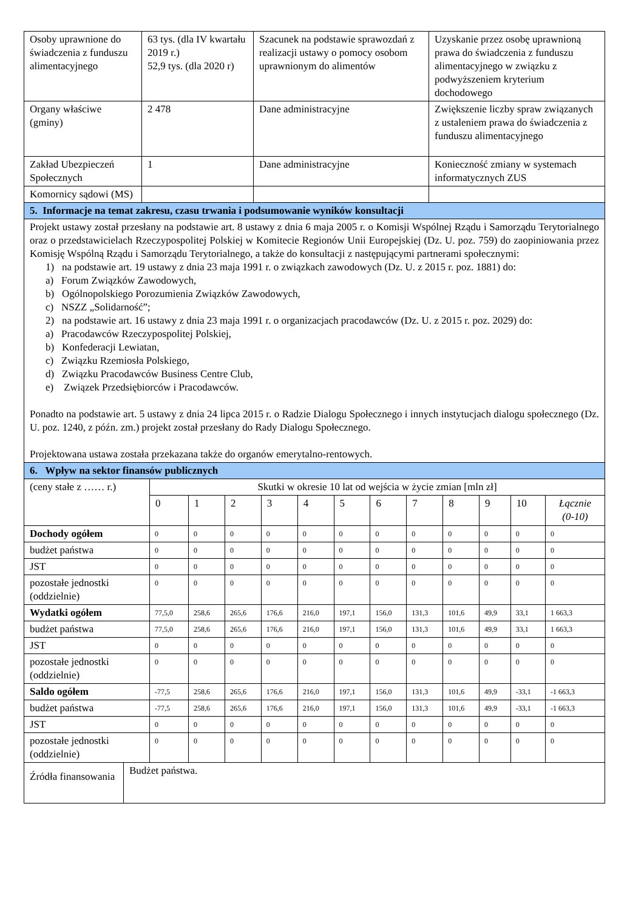| Osoby uprawnione do świadczenia z funduszu alimentacyjnego | 63 tys. (dla IV kwartału 2019 r.) 52,9 tys. (dla 2020 r) | Szacunek na podstawie sprawozdań z realizacji ustawy o pomocy osobom uprawnionym do alimentów | Uzyskanie przez osobę uprawnioną prawa do świadczenia z funduszu alimentacyjnego w związku z podwyższeniem kryterium dochodowego |
| Organy właściwe (gminy) | 2 478 | Dane administracyjne | Zwiększenie liczby spraw związanych z ustaleniem prawa do świadczenia z funduszu alimentacyjnego |
| Zakład Ubezpieczeń Społecznych | 1 | Dane administracyjne | Konieczność zmiany w systemach informatycznych ZUS |
| Komornicy sądowi (MS) | | | |
| 5. Informacje na temat zakresu, czasu trwania i podsumowanie wyników konsultacji | | | |
| Projekt ustawy został przesłany na podstawie art. 8 ustawy z dnia 6 maja 2005 r. o Komisji Wspólnej Rządu i Samorządu Terytorialnego oraz o przedstawicielach Rzeczypospolitej Polskiej w Komitecie Regionów Unii Europejskiej (Dz. U. poz. 759) do zaopiniowania przez Komisję Wspólną Rządu i Samorządu Terytorialnego, a także do konsultacji z następującymi partnerami społecznymi: 1) na podstawie art. 19 ustawy z dnia 23 maja 1991 r. o związkach zawodowych (Dz. U. z 2015 r. poz. 1881) do: a) Forum Związków Zawodowych, b) Ogólnopolskiego Porozumienia Związków Zawodowych, c) NSZZ „Solidarność”; 2) na podstawie art. 16 ustawy z dnia 23 maja 1991 r. o organizacjach pracodawców (Dz. U. z 2015 r. poz. 2029) do: a) Pracodawców Rzeczypospolitej Polskiej, b) Konfederacji Lewiatan, c) Związku Rzemiosła Polskiego, d) Związku Pracodawców Business Centre Club, e) Związek Przedsiębiorców i Pracodawców. Ponadto na podstawie art. 5 ustawy z dnia 24 lipca 2015 r. o Radzie Dialogu Społecznego i innych instytucjach dialogu społecznego (Dz. U. poz. 1240, z późn. zm.) projekt został przesłany do Rady Dialogu Społecznego. Projektowana ustawa została przekazana także do organów emerytalno-rentowych. | | | |
| 6. Wpływ na sektor finansów publicznych | | | |
| (ceny stałe z …… r.) | Skutki w okresie 10 lat od wejścia w życie zmian [mln zł] | | | | | | | | | | | |
| | 0 | 1 | 2 | 3 | 4 | 5 | 6 | 7 | 8 | 9 | 10 | Łącznie (0-10) |
| Dochody ogółem | 0 | 0 | 0 | 0 | 0 | 0 | 0 | 0 | 0 | 0 | 0 | 0 |
| budżet państwa | 0 | 0 | 0 | 0 | 0 | 0 | 0 | 0 | 0 | 0 | 0 | 0 |
| JST | 0 | 0 | 0 | 0 | 0 | 0 | 0 | 0 | 0 | 0 | 0 | 0 |
| pozostałe jednostki (oddzielnie) | 0 | 0 | 0 | 0 | 0 | 0 | 0 | 0 | 0 | 0 | 0 | 0 |
| Wydatki ogółem | 77,5,0 | 258,6 | 265,6 | 176,6 | 216,0 | 197,1 | 156,0 | 131,3 | 101,6 | 49,9 | 33,1 | 1 663,3 |
| budżet państwa | 77,5,0 | 258,6 | 265,6 | 176,6 | 216,0 | 197,1 | 156,0 | 131,3 | 101,6 | 49,9 | 33,1 | 1 663,3 |
| JST | 0 | 0 | 0 | 0 | 0 | 0 | 0 | 0 | 0 | 0 | 0 | 0 |
| pozostałe jednostki (oddzielnie) | 0 | 0 | 0 | 0 | 0 | 0 | 0 | 0 | 0 | 0 | 0 | 0 |
| Saldo ogółem | -77,5 | 258,6 | 265,6 | 176,6 | 216,0 | 197,1 | 156,0 | 131,3 | 101,6 | 49,9 | -33,1 | -1 663,3 |
| budżet państwa | -77,5 | 258,6 | 265,6 | 176,6 | 216,0 | 197,1 | 156,0 | 131,3 | 101,6 | 49,9 | -33,1 | -1 663,3 |
| JST | 0 | 0 | 0 | 0 | 0 | 0 | 0 | 0 | 0 | 0 | 0 | 0 |
| pozostałe jednostki (oddzielnie) | 0 | 0 | 0 | 0 | 0 | 0 | 0 | 0 | 0 | 0 | 0 | 0 |
| Źródła finansowania | Budżet państwa. |